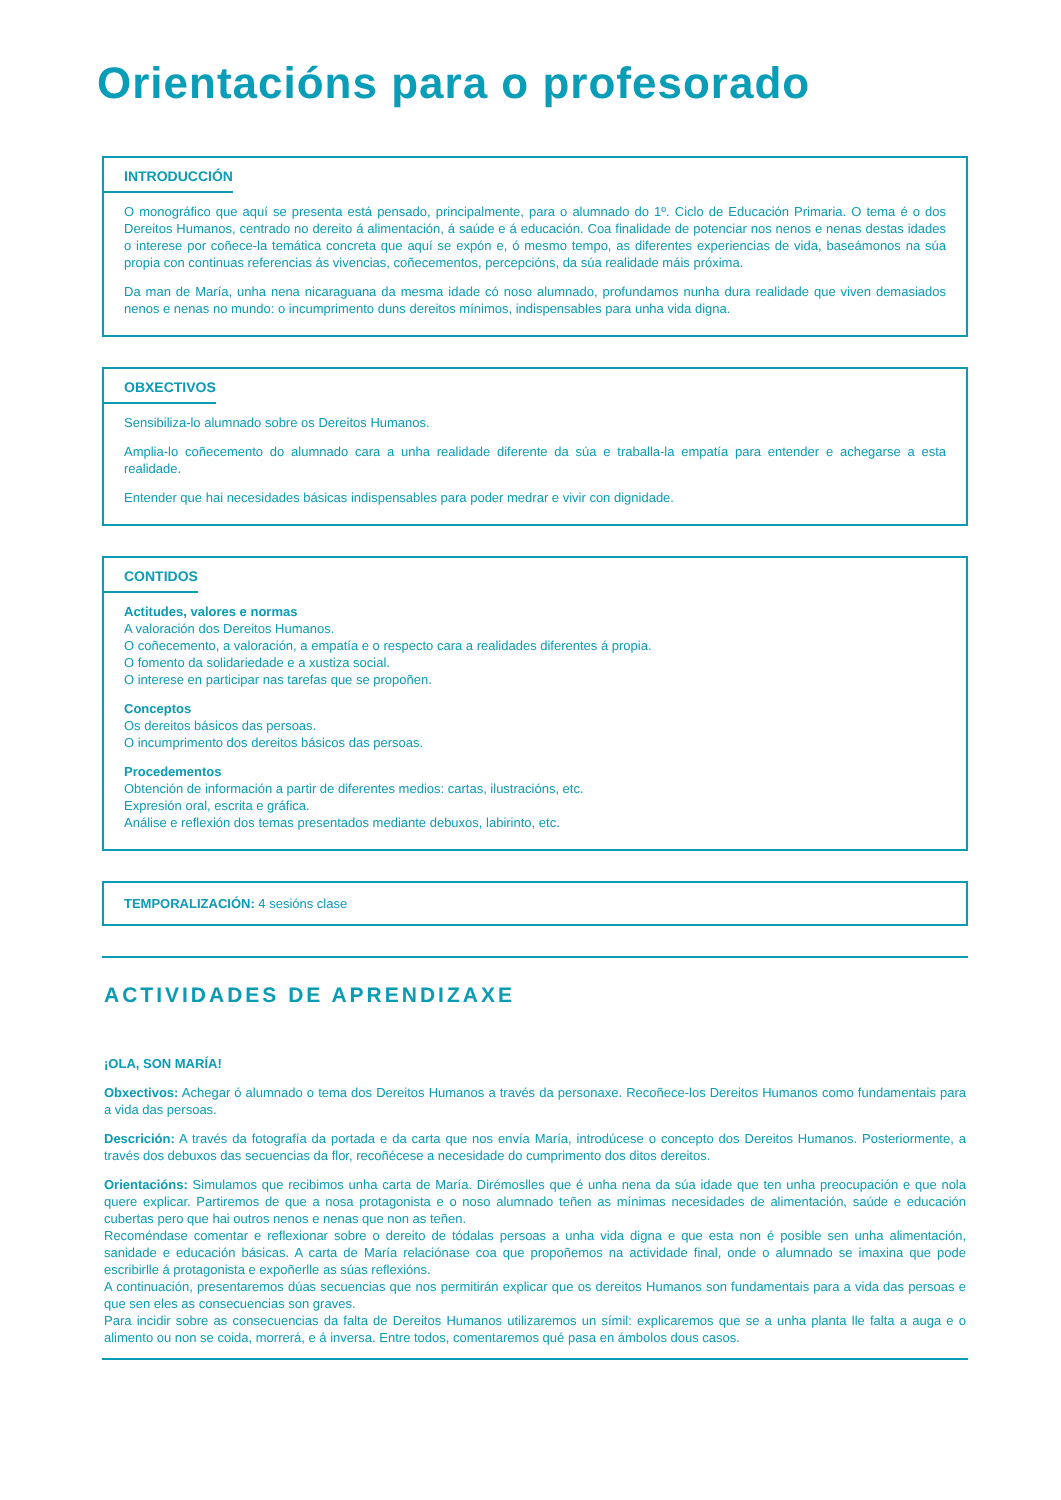Orientacións para o profesorado
INTRODUCCIÓN
O monográfico que aquí se presenta está pensado, principalmente, para o alumnado do 1º. Ciclo de Educación Primaria. O tema é o dos Dereitos Humanos, centrado no dereito á alimentación, á saúde e á educación. Coa finalidade de potenciar nos nenos e nenas destas idades o interese por coñece-la temática concreta que aquí se expón e, ó mesmo tempo, as diferentes experiencias de vida, baseámonos na súa propia con continuas referencias ás vivencias, coñecementos, percepcións, da súa realidade máis próxima.
Da man de María, unha nena nicaraguana da mesma idade có noso alumnado, profundamos nunha dura realidade que viven demasiados nenos e nenas no mundo: o incumprimento duns dereitos mínimos, indispensables para unha vida digna.
OBXECTIVOS
Sensibiliza-lo alumnado sobre os Dereitos Humanos.
Amplia-lo coñecemento do alumnado cara a unha realidade diferente da súa e traballa-la empatía para entender e achegarse a esta realidade.
Entender que hai necesidades básicas indispensables para poder medrar e vivir con dignidade.
CONTIDOS
Actitudes, valores e normas
A valoración dos Dereitos Humanos.
O coñecemento, a valoración, a empatía e o respecto cara a realidades diferentes á propia.
O fomento da solidariedade e a xustiza social.
O interese en participar nas tarefas que se propoñen.
Conceptos
Os dereitos básicos das persoas.
O incumprimento dos dereitos básicos das persoas.
Procedementos
Obtención de información a partir de diferentes medios: cartas, ilustracións, etc.
Expresión oral, escrita e gráfica.
Análise e reflexión dos temas presentados mediante debuxos, labirinto, etc.
TEMPORALIZACIÓN: 4 sesións clase
ACTIVIDADES DE APRENDIZAXE
¡OLA, SON MARÍA!
Obxectivos: Achegar ó alumnado o tema dos Dereitos Humanos a través da personaxe. Recoñece-los Dereitos Humanos como fundamentais para a vida das persoas.
Descrición: A través da fotografía da portada e da carta que nos envía María, introdúcese o concepto dos Dereitos Humanos. Posteriormente, a través dos debuxos das secuencias da flor, recoñécese a necesidade do cumprimento dos ditos dereitos.
Orientacións: Simulamos que recibimos unha carta de María. Dirémoslles que é unha nena da súa idade que ten unha preocupación e que nola quere explicar. Partiremos de que a nosa protagonista e o noso alumnado teñen as mínimas necesidades de alimentación, saúde e educación cubertas pero que hai outros nenos e nenas que non as teñen.
Recoméndase comentar e reflexionar sobre o dereito de tódalas persoas a unha vida digna e que esta non é posible sen unha alimentación, sanidade e educación básicas. A carta de María relaciónase coa que propoñemos na actividade final, onde o alumnado se imaxina que pode escribirlle á protagonista e expoñerlle as súas reflexións.
A continuación, presentaremos dúas secuencias que nos permitirán explicar que os dereitos Humanos son fundamentais para a vida das persoas e que sen eles as consecuencias son graves.
Para incidir sobre as consecuencias da falta de Dereitos Humanos utilizaremos un símil: explicaremos que se a unha planta lle falta a auga e o alimento ou non se coida, morrerá, e á inversa. Entre todos, comentaremos qué pasa en ámbolos dous casos.